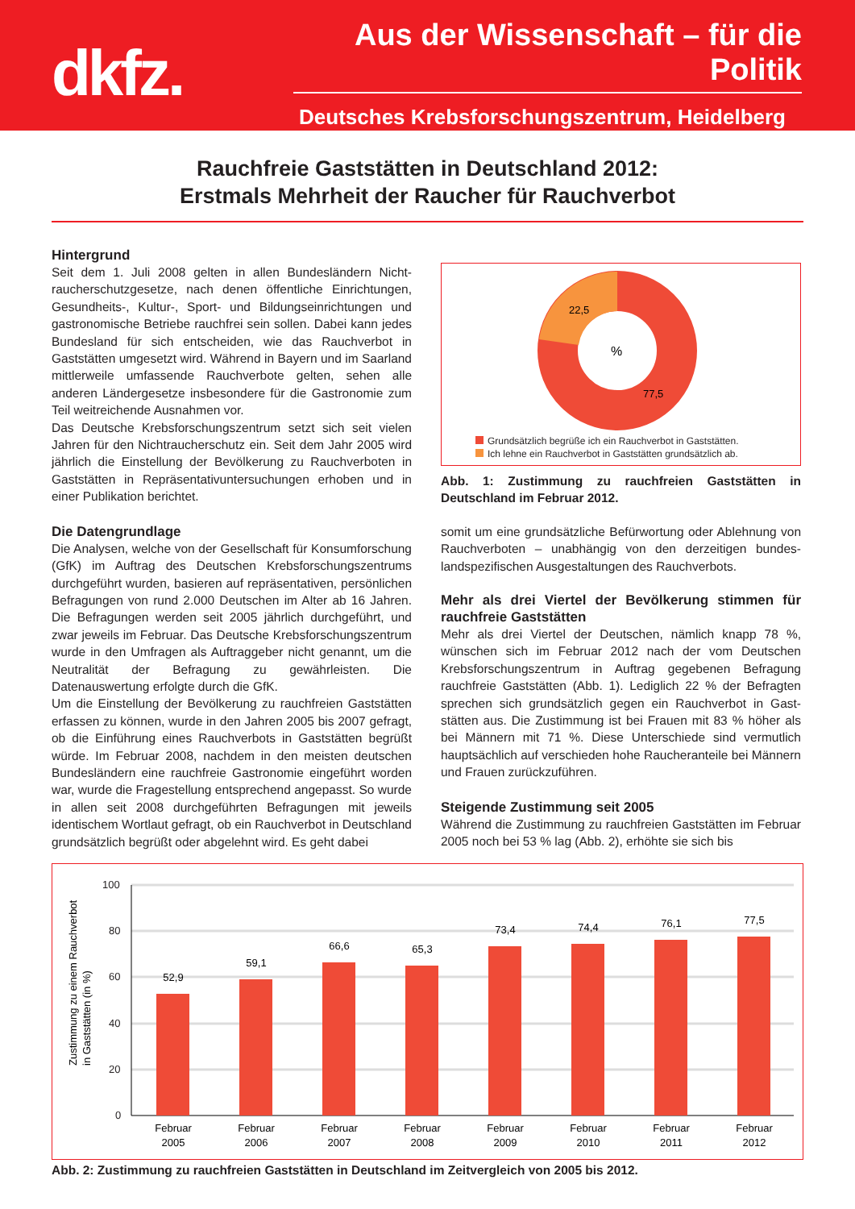dkfz.
Aus der Wissenschaft – für die Politik
Deutsches Krebsforschungszentrum, Heidelberg
Rauchfreie Gaststätten in Deutschland 2012:
Erstmals Mehrheit der Raucher für Rauchverbot
Hintergrund
Seit dem 1. Juli 2008 gelten in allen Bundesländern Nicht­raucherschutzgesetze, nach denen öffentliche Einrichtungen, Gesundheits-, Kultur-, Sport- und Bildungseinrichtungen und gastronomische Betriebe rauchfrei sein sollen. Dabei kann jedes Bundesland für sich entscheiden, wie das Rauchverbot in Gaststätten umgesetzt wird. Während in Bayern und im Saar­land mittlerweile umfassende Rauchverbote gelten, sehen alle anderen Ländergesetze insbesondere für die Gastronomie zum Teil weitreichende Ausnahmen vor.
Das Deutsche Krebsforschungszentrum setzt sich seit vielen Jahren für den Nichtraucherschutz ein. Seit dem Jahr 2005 wird jährlich die Einstellung der Bevölkerung zu Rauchver­boten in Gaststätten in Repräsentativuntersuchungen erhoben und in einer Publikation berichtet.
Die Datengrundlage
Die Analysen, welche von der Gesellschaft für Konsumfor­schung (GfK) im Auftrag des Deutschen Krebsforschungszen­trums durchgeführt wurden, basieren auf repräsentativen, persönlichen Befragungen von rund 2.000 Deutschen im Alter ab 16 Jahren. Die Befragungen werden seit 2005 jähr­lich durchgeführt, und zwar jeweils im Februar. Das Deutsche Krebsforschungszentrum wurde in den Umfragen als Auftrag­geber nicht genannt, um die Neutralität der Befragung zu gewährleisten. Die Datenauswertung erfolgte durch die GfK.
Um die Einstellung der Bevölkerung zu rauchfreien Gaststätten erfassen zu können, wurde in den Jahren 2005 bis 2007 gefragt, ob die Einführung eines Rauchverbots in Gaststätten begrüßt würde. Im Februar 2008, nachdem in den meisten deutschen Bundesländern eine rauchfreie Gastronomie eingeführt worden war, wurde die Fragestellung entsprechend angepasst. So wurde in allen seit 2008 durchgeführten Befragungen mit jeweils identischem Wortlaut gefragt, ob ein Rauchverbot in Deutsch­land grundsätzlich begrüßt oder abgelehnt wird. Es geht dabei
22,5
%
77,5
Grundsätzlich begrüße ich ein Rauchverbot in Gaststätten.
Ich lehne ein Rauchverbot in Gaststätten grundsätzlich ab.
Abb. 1: Zustimmung zu rauchfreien Gaststätten in Deutschland im Februar 2012.
somit um eine grundsätzliche Befürwortung oder Ablehnung von Rauchverboten – unabhängig von den derzeitigen bundes­landspezifischen Ausgestaltungen des Rauchverbots.
Mehr als drei Viertel der Bevölkerung stimmen für rauchfreie Gaststätten
Mehr als drei Viertel der Deutschen, nämlich knapp 78 %, wünschen sich im Februar 2012 nach der vom Deutschen Krebsforschungszentrum in Auftrag gegebenen Befragung rauchfreie Gaststätten (Abb. 1). Lediglich 22 % der Befragten sprechen sich grundsätzlich gegen ein Rauchverbot in Gast­stätten aus. Die Zustimmung ist bei Frauen mit 83 % höher als bei Männern mit 71 %. Diese Unterschiede sind vermut­lich hauptsächlich auf verschieden hohe Raucheranteile bei Männern und Frauen zurückzuführen.
Steigende Zustimmung seit 2005
Während die Zustimmung zu rauchfreien Gaststätten im Februar 2005 noch bei 53 % lag (Abb. 2), erhöhte sie sich bis
Zustimmung zu einem Rauchverbot
in Gaststätten (in %)
100
80
60
40
20
0
52,9
59,1
66,6
65,3
73,4
74,4
76,1
77,5
Februar
2005
Februar
2006
Februar
2007
Februar
2008
Februar
2009
Februar
2010
Februar
2011
Februar
2012
Abb. 2: Zustimmung zu rauchfreien Gaststätten in Deutschland im Zeitvergleich von 2005 bis 2012.